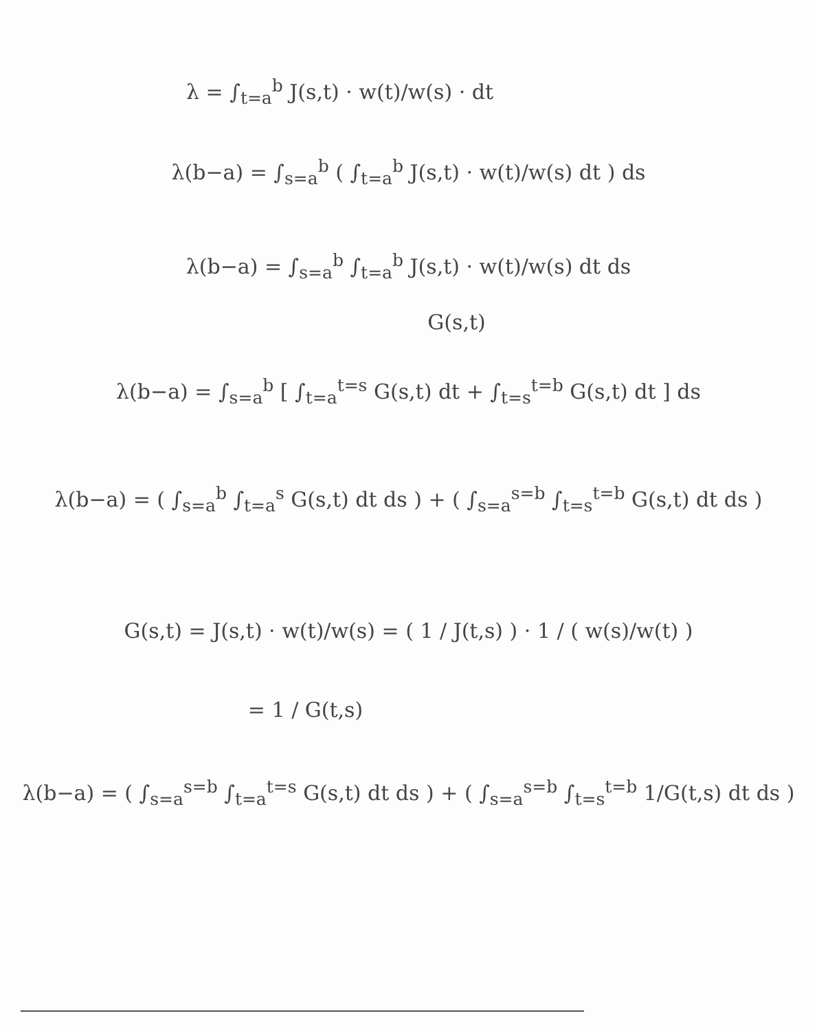λ = ∫<sub>t=a</sub><sup>b</sup> J(s,t) · w(t)/w(s) · dt
λ(b−a) = ∫<sub>s=a</sub><sup>b</sup> ( ∫<sub>t=a</sub><sup>b</sup> J(s,t) · w(t)/w(s) dt ) ds
λ(b−a) = ∫<sub>s=a</sub><sup>b</sup> ∫<sub>t=a</sub><sup>b</sup> J(s,t) · w(t)/w(s) dt ds
G(s,t)
λ(b−a) = ∫<sub>s=a</sub><sup>b</sup> [ ∫<sub>t=a</sub><sup>t=s</sup> G(s,t) dt + ∫<sub>t=s</sub><sup>t=b</sup> G(s,t) dt ] ds
λ(b−a) = ( ∫<sub>s=a</sub><sup>b</sup> ∫<sub>t=a</sub><sup>s</sup> G(s,t) dt ds ) + ( ∫<sub>s=a</sub><sup>s=b</sup> ∫<sub>t=s</sub><sup>t=b</sup> G(s,t) dt ds )
G(s,t) = J(s,t) · w(t)/w(s) = ( 1 / J(t,s) ) · 1 / ( w(s)/w(t) )
= 1 / G(t,s)
λ(b−a) = ( ∫<sub>s=a</sub><sup>s=b</sup> ∫<sub>t=a</sub><sup>t=s</sup> G(s,t) dt ds ) + ( ∫<sub>s=a</sub><sup>s=b</sup> ∫<sub>t=s</sub><sup>t=b</sup> 1/G(t,s) dt ds )